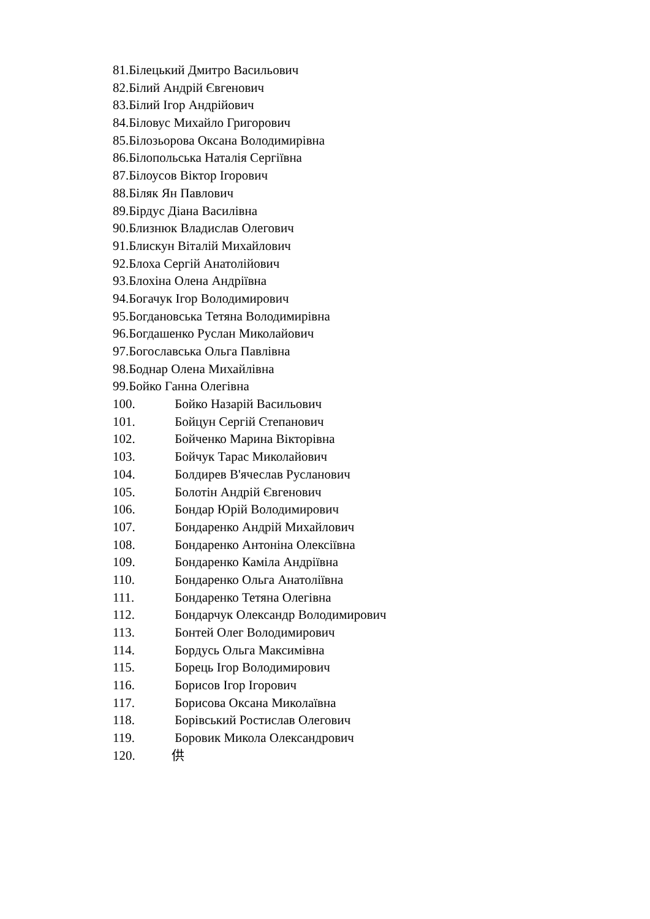81.Білецький Дмитро Васильович
82.Білий Андрій Євгенович
83.Білий Ігор Андрійович
84.Біловус Михайло Григорович
85.Білозьорова Оксана Володимирівна
86.Білопольська Наталія Сергіївна
87.Білоусов Віктор Ігорович
88.Біляк Ян Павлович
89.Бірдус Діана Василівна
90.Близнюк Владислав Олегович
91.Блискун Віталій Михайлович
92.Блоха Сергій Анатолійович
93.Блохіна Олена Андріївна
94.Богачук Ігор Володимирович
95.Богдановська Тетяна Володимирівна
96.Богдашенко Руслан Миколайович
97.Богославська Ольга Павлівна
98.Боднар Олена Михайлівна
99.Бойко Ганна Олегівна
100. Бойко Назарій Васильович
101. Бойцун Сергій Степанович
102. Бойченко Марина Вікторівна
103. Бойчук Тарас Миколайович
104. Болдирев В'ячеслав Русланович
105. Болотін Андрій Євгенович
106. Бондар Юрій Володимирович
107. Бондаренко Андрій Михайлович
108. Бондаренко Антоніна Олексіївна
109. Бондаренко Каміла Андріївна
110. Бондаренко Ольга Анатоліївна
111. Бондаренко Тетяна Олегівна
112. Бондарчук Олександр Володимирович
113. Бонтей Олег Володимирович
114. Бордусь Ольга Максимівна
115. Борець Ігор Володимирович
116. Борисов Ігор Ігорович
117. Борисова Оксана Миколаївна
118. Борівський Ростислав Олегович
119. Боровик Микола Олександрович
120. 供